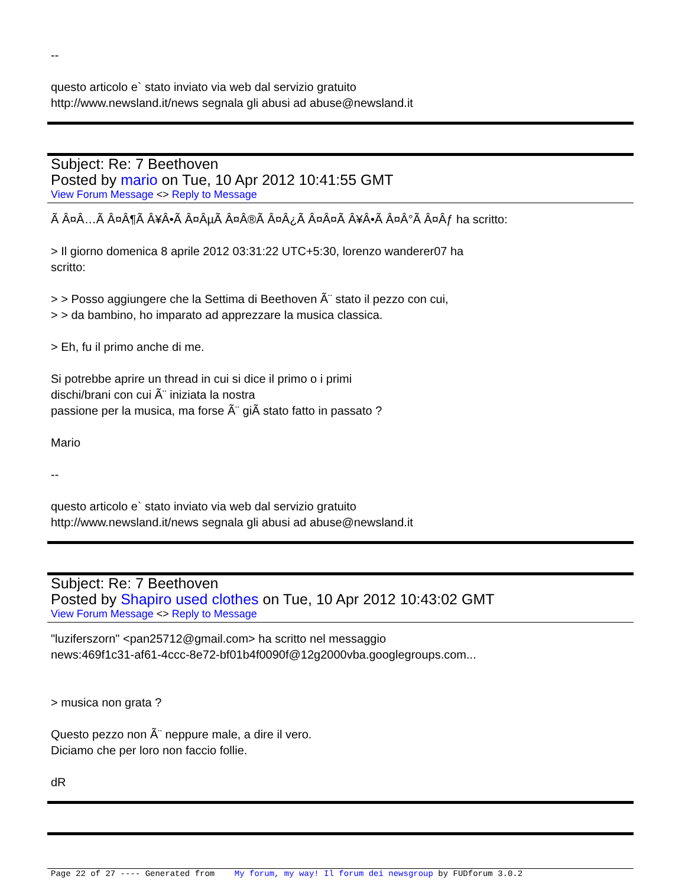--
questo articolo e` stato inviato via web dal servizio gratuito
http://www.newsland.it/news segnala gli abusi ad abuse@newsland.it
Subject: Re: 7 Beethoven
Posted by mario on Tue, 10 Apr 2012 10:41:55 GMT
View Forum Message <> Reply to Message
Ã Â¤Â…Ã Â¤Â¶Ã Â¥Â•Ã Â¤ÂµÃ Â¤Â®Ã Â¤Â¿Ã Â¤Â¤Ã Â¥Â•Ã Â¤Â°Ã Â¤Âƒ ha scritto:
> Il giorno domenica 8 aprile 2012 03:31:22 UTC+5:30, lorenzo wanderer07 ha
scritto:
> > Posso aggiungere che la Settima di Beethoven Ã¨ stato il pezzo con cui,
> > da bambino, ho imparato ad apprezzare la musica classica.
> Eh, fu il primo anche di me.
Si potrebbe aprire un thread in cui si dice il primo o i primi
dischi/brani con cui Ã¨ iniziata la nostra
passione per la musica, ma forse Ã¨ giÃ stato fatto in passato ?
Mario
--
questo articolo e` stato inviato via web dal servizio gratuito
http://www.newsland.it/news segnala gli abusi ad abuse@newsland.it
Subject: Re: 7 Beethoven
Posted by Shapiro used clothes on Tue, 10 Apr 2012 10:43:02 GMT
View Forum Message <> Reply to Message
"luziferszorn" <pan25712@gmail.com> ha scritto nel messaggio
news:469f1c31-af61-4ccc-8e72-bf01b4f0090f@12g2000vba.googlegroups.com...
> musica non grata ?
Questo pezzo non Ã¨ neppure male, a dire il vero.
Diciamo che per loro non faccio follie.
dR
Page 22 of 27 ---- Generated from My forum, my way! Il forum dei newsgroup by FUDforum 3.0.2